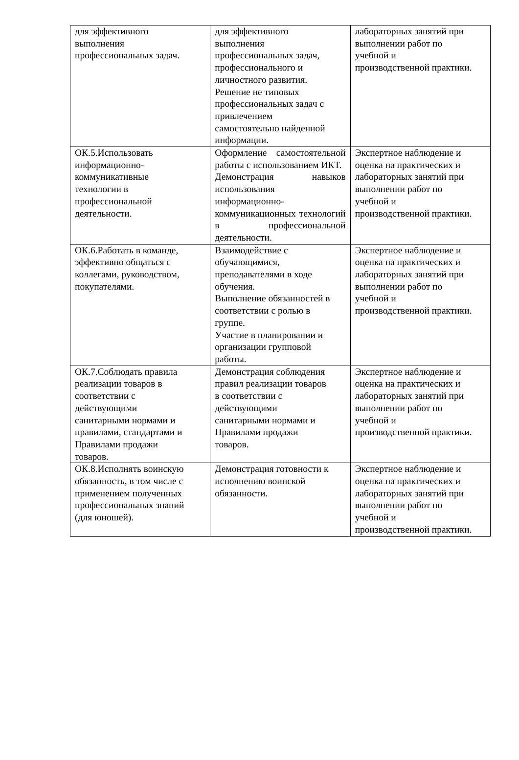| для эффективного выполнения профессиональных задач. | для эффективного выполнения профессиональных задач, профессионального и личностного развития. Решение не типовых профессиональных задач с привлечением самостоятельно найденной информации. | лабораторных занятий при выполнении работ по учебной и производственной практики. |
| ОК.5.Использовать информационно- коммуникативные технологии в профессиональной деятельности. | Оформление самостоятельной работы с использованием ИКТ. Демонстрация навыков использования информационно-коммуникационных технологий в профессиональной деятельности. | Экспертное наблюдение и оценка на практических и лабораторных занятий при выполнении работ по учебной и производственной практики. |
| ОК.6.Работать в команде, эффективно общаться с коллегами, руководством, покупателями. | Взаимодействие с обучающимися, преподавателями в ходе обучения. Выполнение обязанностей в соответствии с ролью в группе. Участие в планировании и организации групповой работы. | Экспертное наблюдение и оценка на практических и лабораторных занятий при выполнении работ по учебной и производственной практики. |
| ОК.7.Соблюдать правила реализации товаров в соответствии с действующими санитарными нормами и правилами, стандартами и Правилами продажи товаров. | Демонстрация соблюдения правил реализации товаров в соответствии с действующими санитарными нормами и Правилами продажи товаров. | Экспертное наблюдение и оценка на практических и лабораторных занятий при выполнении работ по учебной и производственной практики. |
| ОК.8.Исполнять воинскую обязанность, в том числе с применением полученных профессиональных знаний (для юношей). | Демонстрация готовности к исполнению воинской обязанности. | Экспертное наблюдение и оценка на практических и лабораторных занятий при выполнении работ по учебной и производственной практики. |